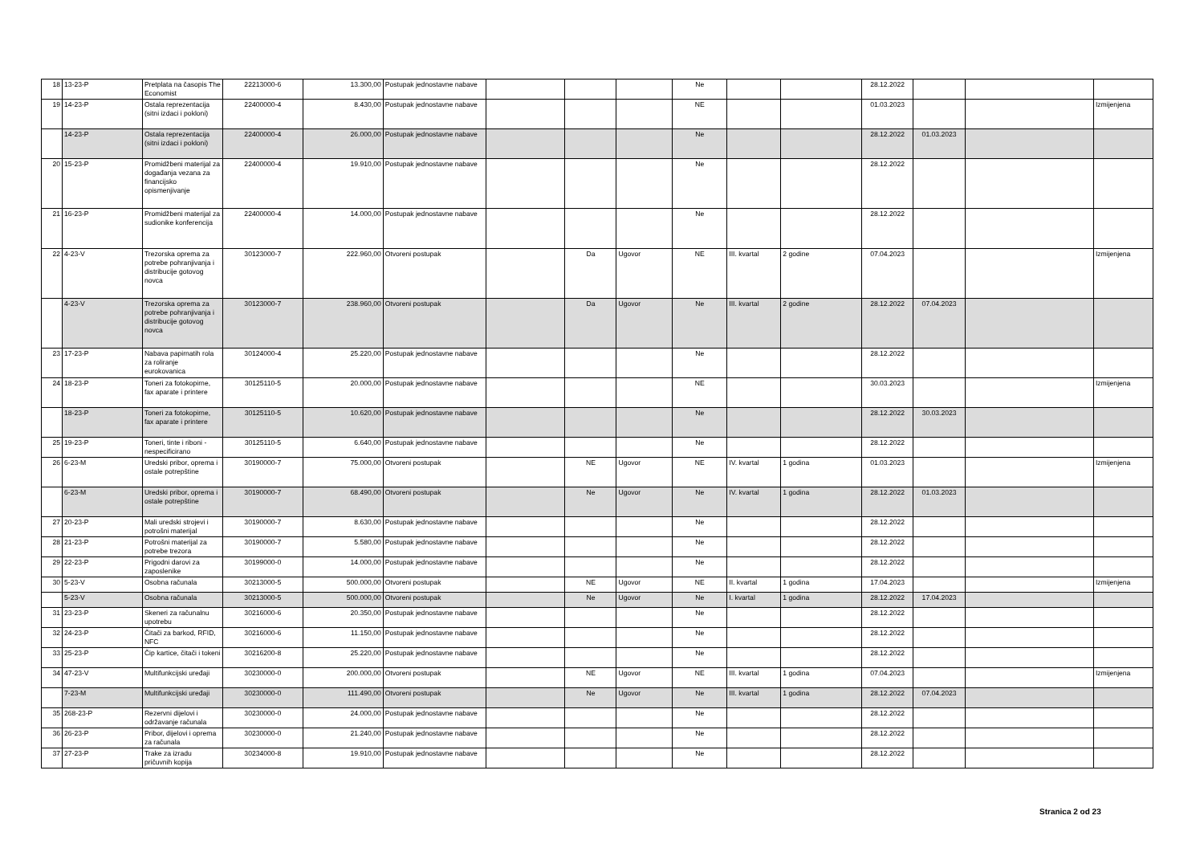| 18 | 13-23-P | Pretplata na časopis The Economist | 22213000-6 | 13.300,00 | Postupak jednostavne nabave | | | | Ne | | | 28.12.2022 | | | |
| 19 | 14-23-P | Ostala reprezentacija (sitni izdaci i pokloni) | 22400000-4 | 8.430,00 | Postupak jednostavne nabave | | | | NE | | | 01.03.2023 | | | Izmijenjena |
| | 14-23-P | Ostala reprezentacija (sitni izdaci i pokloni) | 22400000-4 | 26.000,00 | Postupak jednostavne nabave | | | | Ne | | | 28.12.2022 | 01.03.2023 | | |
| 20 | 15-23-P | Promidžbeni materijal za događanja vezana za financijsko opismenjivanje | 22400000-4 | 19.910,00 | Postupak jednostavne nabave | | | | Ne | | | 28.12.2022 | | | |
| 21 | 16-23-P | Promidžbeni materijal za sudionike konferencija | 22400000-4 | 14.000,00 | Postupak jednostavne nabave | | | | Ne | | | 28.12.2022 | | | |
| 22 | 4-23-V | Trezorska oprema za potrebe pohranjivanja i distribucije gotovog novca | 30123000-7 | 222.960,00 | Otvoreni postupak | | Da | Ugovor | NE | III. kvartal | 2 godine | 07.04.2023 | | | Izmijenjena |
| | 4-23-V | Trezorska oprema za potrebe pohranjivanja i distribucije gotovog novca | 30123000-7 | 238.960,00 | Otvoreni postupak | | Da | Ugovor | Ne | III. kvartal | 2 godine | 28.12.2022 | 07.04.2023 | | |
| 23 | 17-23-P | Nabava papirnatih rola za roliranje eurokovanica | 30124000-4 | 25.220,00 | Postupak jednostavne nabave | | | | Ne | | | 28.12.2022 | | | |
| 24 | 18-23-P | Toneri za fotokopirne, fax aparate i printere | 30125110-5 | 20.000,00 | Postupak jednostavne nabave | | | | NE | | | 30.03.2023 | | | Izmijenjena |
| | 18-23-P | Toneri za fotokopirne, fax aparate i printere | 30125110-5 | 10.620,00 | Postupak jednostavne nabave | | | | Ne | | | 28.12.2022 | 30.03.2023 | | |
| 25 | 19-23-P | Toneri, tinte i riboni - nespecificirano | 30125110-5 | 6.640,00 | Postupak jednostavne nabave | | | | Ne | | | 28.12.2022 | | | |
| 26 | 6-23-M | Uredski pribor, oprema i ostale potrepštine | 30190000-7 | 75.000,00 | Otvoreni postupak | | NE | Ugovor | NE | IV. kvartal | 1 godina | 01.03.2023 | | | Izmijenjena |
| | 6-23-M | Uredski pribor, oprema i ostale potrepštine | 30190000-7 | 68.490,00 | Otvoreni postupak | | Ne | Ugovor | Ne | IV. kvartal | 1 godina | 28.12.2022 | 01.03.2023 | | |
| 27 | 20-23-P | Mali uredski strojevi i potrošni materijal | 30190000-7 | 8.630,00 | Postupak jednostavne nabave | | | | Ne | | | 28.12.2022 | | | |
| 28 | 21-23-P | Potrošni materijal za potrebe trezora | 30190000-7 | 5.580,00 | Postupak jednostavne nabave | | | | Ne | | | 28.12.2022 | | | |
| 29 | 22-23-P | Prigodni darovi za zaposlenike | 30199000-0 | 14.000,00 | Postupak jednostavne nabave | | | | Ne | | | 28.12.2022 | | | |
| 30 | 5-23-V | Osobna računala | 30213000-5 | 500.000,00 | Otvoreni postupak | | NE | Ugovor | NE | II. kvartal | 1 godina | 17.04.2023 | | | Izmijenjena |
| | 5-23-V | Osobna računala | 30213000-5 | 500.000,00 | Otvoreni postupak | | Ne | Ugovor | Ne | I. kvartal | 1 godina | 28.12.2022 | 17.04.2023 | | |
| 31 | 23-23-P | Skeneri za računalnu upotrebu | 30216000-6 | 20.350,00 | Postupak jednostavne nabave | | | | Ne | | | 28.12.2022 | | | |
| 32 | 24-23-P | Čitači za barkod, RFID, NFC | 30216000-6 | 11.150,00 | Postupak jednostavne nabave | | | | Ne | | | 28.12.2022 | | | |
| 33 | 25-23-P | Čip kartice, čitači i tokeni | 30216200-8 | 25.220,00 | Postupak jednostavne nabave | | | | Ne | | | 28.12.2022 | | | |
| 34 | 47-23-V | Multifunkcijski uređaji | 30230000-0 | 200.000,00 | Otvoreni postupak | | NE | Ugovor | NE | III. kvartal | 1 godina | 07.04.2023 | | | Izmijenjena |
| | 7-23-M | Multifunkcijski uređaji | 30230000-0 | 111.490,00 | Otvoreni postupak | | Ne | Ugovor | Ne | III. kvartal | 1 godina | 28.12.2022 | 07.04.2023 | | |
| 35 | 268-23-P | Rezervni dijelovi i održavanje računala | 30230000-0 | 24.000,00 | Postupak jednostavne nabave | | | | Ne | | | 28.12.2022 | | | |
| 36 | 26-23-P | Pribor, dijelovi i oprema za računala | 30230000-0 | 21.240,00 | Postupak jednostavne nabave | | | | Ne | | | 28.12.2022 | | | |
| 37 | 27-23-P | Trake za izradu pričuvnih kopija | 30234000-8 | 19.910,00 | Postupak jednostavne nabave | | | | Ne | | | 28.12.2022 | | | |
Stranica 2 od 23